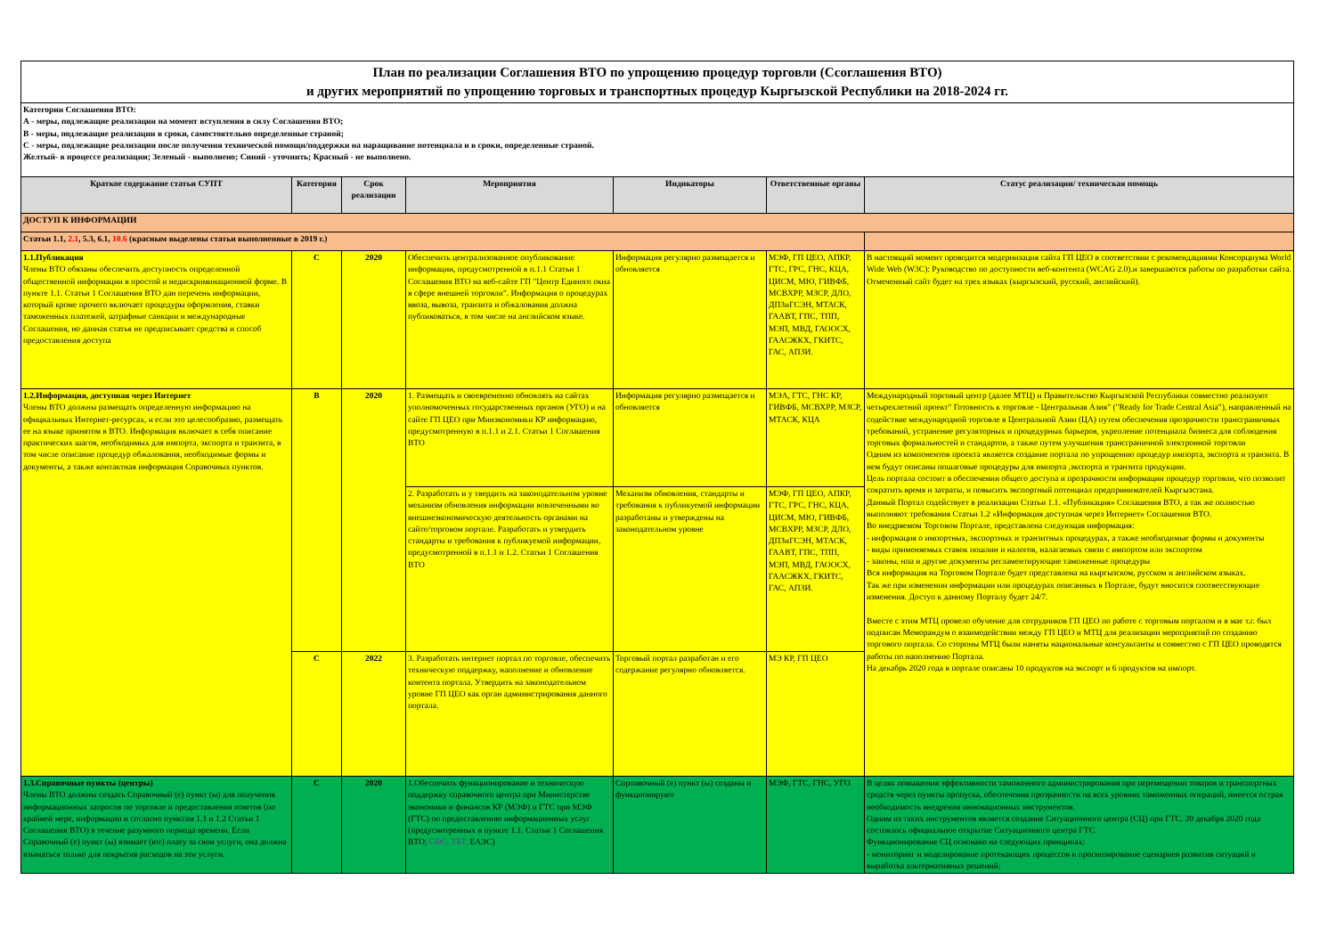| План по реализации Соглашения ВТО по упрощению процедур торговли (Ссоглашения ВТО) и других мероприятий по упрощению торговых и транспортных процедур Кыргызской Республики на 2018-2024 гг. | | | | | | |
| Категории Соглашения ВТО: А - меры, подлежащие реализации на момент вступления в силу Соглашения ВТО; В - меры, подлежащие реализации в сроки, самостоятельно определенные страной; С - меры, подлежащие реализации после получения технической помощи/поддержки на наращивание потенциала и в сроки, определенные страной. Желтый- в процессе реализации; Зеленый - выполнено; Синий - уточнить; Красный - не выполнено. | | | | | | |
| Краткое содержание статьи СУПТ | Категория | Срок реализации | Мероприятия | Индикаторы | Ответственные органы | Статус реализации/ техническая помощь |
| ДОСТУП К ИНФОРМАЦИИ | | | | | | |
| Статьи 1.1, 2.1 , 5.3, 6.1, 10.6 (красным выделены статьи выполненные в 2019 г.) | | | | | | |
| 1.1.Публикация Члены ВТО обязаны обеспечить доступность определенной общественной информации в простой и недискриминационной форме. В пункте 1.1. Статьи 1 Соглашения ВТО дан перечень информации, который кроме прочего включает процедуры оформления, ставки таможенных платежей, штрафные санкции и международные Соглашения, но данная статья не предписывает средства и способ предоставления доступа | С | 2020 | Обеспечить централизованное опубликование информации, предусмотренной в п.1.1 Статьи 1 Соглашения ВТО на веб-сайте ГП "Центр Единого окна в сфере внешней торговли". Информация о процедурах ввоза, вывоза, транзита и обжалования должна публиковаться, в том числе на английском языке. | Информация регулярно размещается и обновляется | МЭФ, ГП ЦЕО, АПКР, ГТС, ГРС, ГНС, КЦА, ЦИСМ, МЮ, ГИВФБ, МСВХРР, МЗСР, ДЛО, ДПЗиГСЭН, МТАСК, ГААВТ, ГПС, ТПП, МЭП, МВД, ГАООСХ, ГААСЖКХ, ГКИТС, ГАС, АПЗИ. | В настоящий момент проводится модернизация сайта ГП ЦЕО в соответствии с рекомендациями Консорциума World Wide Web (W3C): Руководство по доступности веб-контента (WCAG 2.0).и завершаются работы по разработки сайта. Отмеченный сайт будет на трех языках (кыргызский, русский, английский). |
| 1.2.Информация, доступная через Интернет Члены ВТО должны размещать определенную информацию на официальных Интернет-ресурсах, и если это целесообразно, размещать ее на языке принятом в ВТО. Информация включает в себя описание практических шагов, необходимых для импорта, экспорта и транзита, в том числе описание процедур обжалования, необходимые формы и документы, а также контактная информация Справочных пунктов. | В | 2020 | 1. Размещать и своевременно обновлять на сайтах уполномоченных государственных органов (УГО) и на сайте ГП ЦЕО при Минэкономики КР информацию, предусмотренную в п.1.1 и 2.1. Статьи 1 Соглашения ВТО | Информация регулярно размещается и обновляется | МЭА, ГТС, ГНС КР, ГИВФБ, МСВХРР, МЗСР, МТАСК, КЦА | Международный торговый центр (далее МТЦ) и Правительство Кыргызской Республики совместно реализуют четырехлетний проект" Готовность к торговле - Центральная Азия" ("Ready for Trade Central Asia"), направленный на содействие международной торговле в Центральной Азии (ЦА) путем обеспечения прозрачности трансграничных требований, устранение регуляторных и процедурных барьеров, укрепление потенциала бизнеса для соблюдения торговых формальностей и стандартов, а также путем улучшения трансграничной электронной торговли Одним из компонентов проекта является создание портала по упрощению процедур импорта, экспорта и транзита. В нем будут описаны пошаговые процедуры для импорта ,экспорта и транзита продукции. Цель портала состоит в обеспечении общего доступа и прозрачности информации процедур торговли, что позволит сократить время и затраты, и повысить экспортный потенциал предпринимателей Кыргызстана. Данный Портал содействует в реализации Статьи 1.1. «Публикация» Соглашения ВТО, а так же полностью выполняют требования Статьи 1.2 «Информация доступная через Интернет» Соглашения ВТО. Во внедряемом Торговом Портале, представлена следующая информация: - информация о импортных, экспортных и транзитных процедурах, а также необходимые формы и документы - виды применяемых ставок пошлин и налогов, налагаемых связи с импортом или экспортом - законы, нпа и другие документы регламентирующие таможенные процедуры Вся информация на Торговом Портале будет представлена на кыргызском, русском и английском языках. Так же при изменении информации или процедурах описанных в Портале, будут вносится соответствующие изменения. Доступ к данному Порталу будет 24/7. Вместе с этим МТЦ провело обучение для сотрудников ГП ЦЕО по работе с торговым порталом и в мае т.г. был подписан Меморандум о взаимодействии между ГП ЦЕО и МТЦ для реализации мероприятий по созданию торгового портала. Со стороны МТЦ были наняты национальные консультанты и совместно с ГП ЦЕО проводятся работы по наполнению Портала. На декабрь 2020 года в портале описаны 10 продуктов на экспорт и 6 продуктов на импорт. |
| | | | 2. Разработать и у твердить на законодательном уровне механизм обновления информации вовлеченными во внешнеэкономическую деятельность органами на сайте/торговом портале. Разработать и утвердить стандарты и требования к публикуемой информации, предусмотренной в п.1.1 и 1.2. Статьи 1 Соглашения ВТО | Механизм обновления, стандарты и требования к публикуемой информации разработаны и утверждены на законодательном уровне | МЭФ, ГП ЦЕО, АПКР, ГТС, ГРС, ГНС, КЦА, ЦИСМ, МЮ, ГИВФБ, МСВХРР, МЗСР, ДЛО, ДПЗиГСЭН, МТАСК, ГААВТ, ГПС, ТПП, МЭП, МВД, ГАООСХ, ГААСЖКХ, ГКИТС, ГАС, АПЗИ. | |
| | С | 2022 | 3. Разработать интернет портал по торговле, обеспечить техническую поддержку, наполнение и обновление контента портала. Утвердить на законодательном уровне ГП ЦЕО как орган администрирования данного портала. | Торговый портал разработан и его содержание регулярно обновляется. | МЭ КР, ГП ЦЕО | |
| 1.3.Справочные пункты (центры) Члены ВТО должны создать Справочный (е) пункт (ы) для получения информационных запросов по торговле и предоставления ответов (по крайней мере, информации и согласно пунктам 1.1 и 1.2 Статьи 1 Соглашения ВТО) в течение разумного периода времени. Если Справочный (е) пункт (ы) взимает (ют) плату за свои услуги, она должна взыматься только для покрытия расходов на эти услуги. | С | 2020 | 1.Обеспечить функционирование и техническую поддержку справочного центра при Министерстве экономики и финансов КР (МЭФ) и ГТС при МЭФ (ГТС) по предоставлению информационных услуг (предусмотренных в пункте 1.1. Статьи 1 Соглашения ВТО; СФС, ТБТ, ЕАЭС) | Спроавочный (е) пункт (ы) созданы и функционируют | МЭФ, ГТС, ГНС, УГО | В целях повышения эффективности таможенного администрирования при перемещении товаров и транспортных средств через пункты пропуска, обеспечения прозрачности на всех уровнях таможенных операций, имеется острая необходимость внедрения инновационных инструментов. Одним из таких инструментов является создание Ситуационного центра (СЦ) при ГТС. 20 декабря 2020 года состоялось официальное открытие Ситуационного центра ГТС. Функционирование СЦ основано на следующих принципах: - мониторинг и моделирование протекающих процессов и прогнозирование сценариев развития ситуаций и выработка альтернативных решений; |